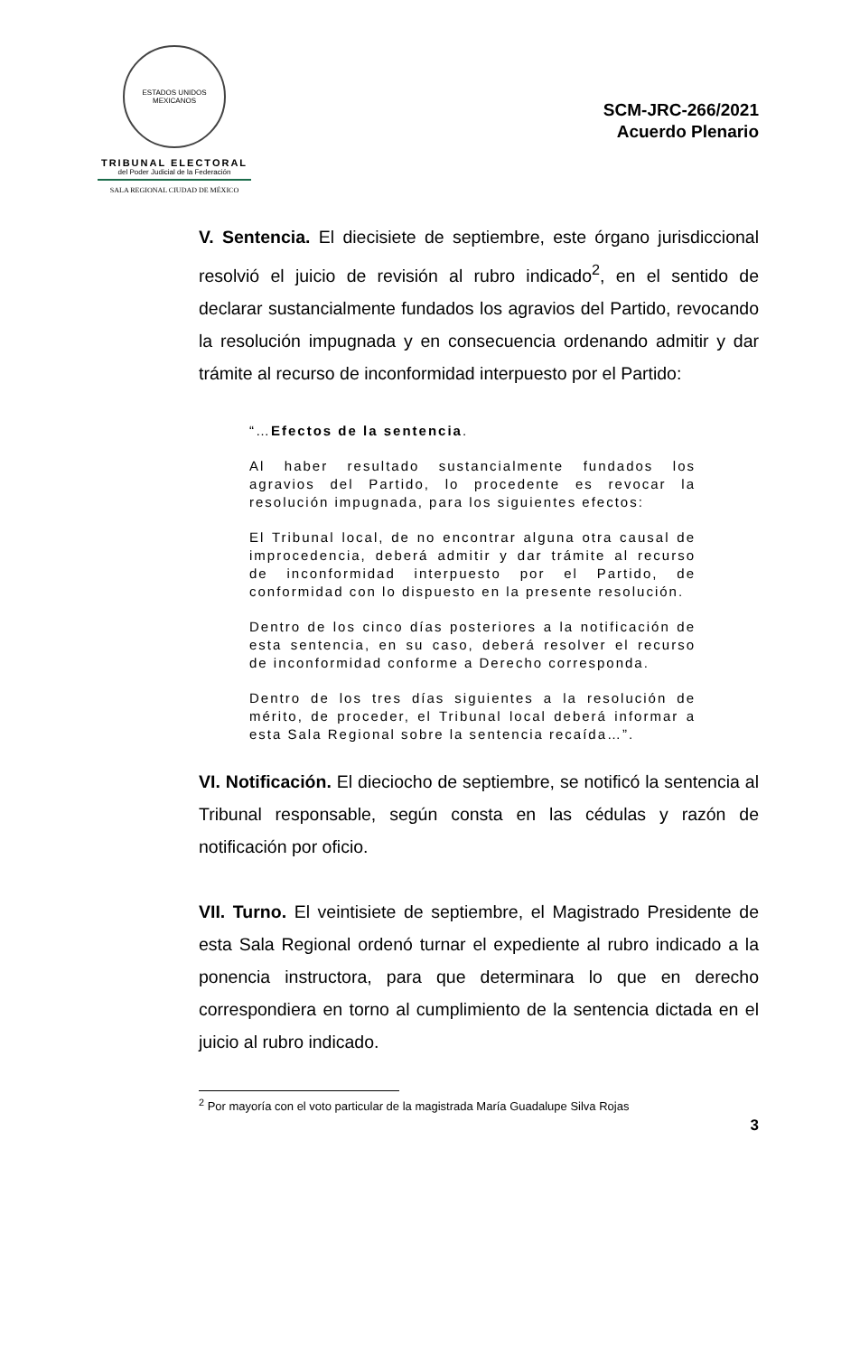ESTADOS UNIDOS MEXICANOS
TRIBUNAL ELECTORAL
del Poder Judicial de la Federación
SALA REGIONAL CIUDAD DE MÉXICO
SCM-JRC-266/2021
Acuerdo Plenario
V. Sentencia. El diecisiete de septiembre, este órgano jurisdiccional resolvió el juicio de revisión al rubro indicado<sup>2</sup>, en el sentido de declarar sustancialmente fundados los agravios del Partido, revocando la resolución impugnada y en consecuencia ordenando admitir y dar trámite al recurso de inconformidad interpuesto por el Partido:
“…Efectos de la sentencia.
Al haber resultado sustancialmente fundados los agravios del Partido, lo procedente es revocar la resolución impugnada, para los siguientes efectos:
El Tribunal local, de no encontrar alguna otra causal de improcedencia, deberá admitir y dar trámite al recurso de inconformidad interpuesto por el Partido, de conformidad con lo dispuesto en la presente resolución.
Dentro de los cinco días posteriores a la notificación de esta sentencia, en su caso, deberá resolver el recurso de inconformidad conforme a Derecho corresponda.
Dentro de los tres días siguientes a la resolución de mérito, de proceder, el Tribunal local deberá informar a esta Sala Regional sobre la sentencia recaída…”.
VI. Notificación. El dieciocho de septiembre, se notificó la sentencia al Tribunal responsable, según consta en las cédulas y razón de notificación por oficio.
VII. Turno. El veintisiete de septiembre, el Magistrado Presidente de esta Sala Regional ordenó turnar el expediente al rubro indicado a la ponencia instructora, para que determinara lo que en derecho correspondiera en torno al cumplimiento de la sentencia dictada en el juicio al rubro indicado.
<sup>2</sup> Por mayoría con el voto particular de la magistrada María Guadalupe Silva Rojas
3